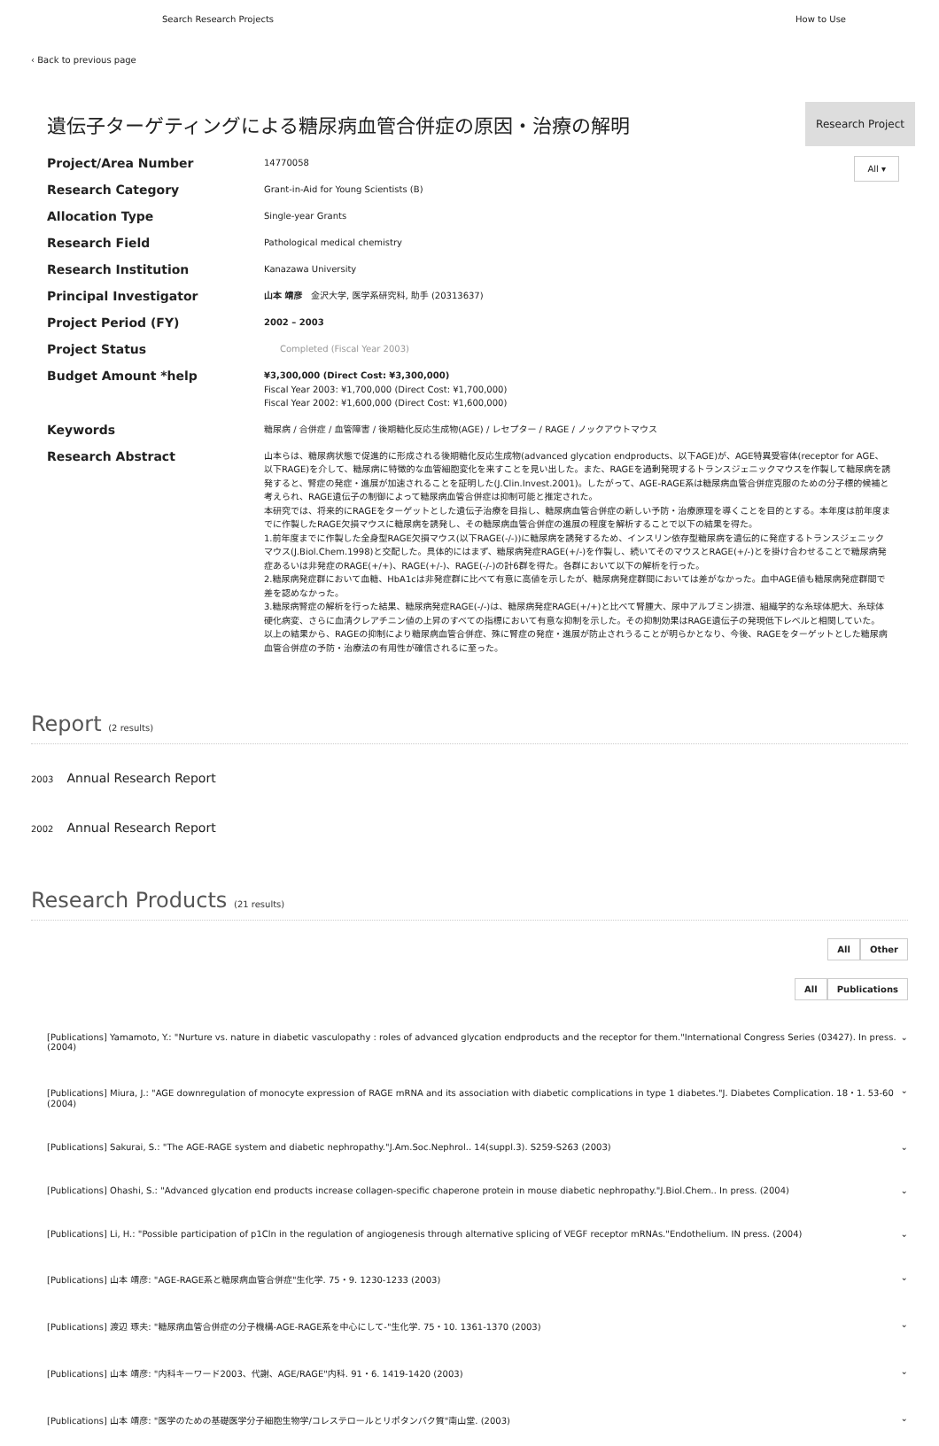Search Research Projects How to Use
‹ Back to previous page
遺伝子ターゲティングによる糖尿病血管合併症の原因・治療の解明
Research Project
All ▾
Project/Area Number
14770058
Research Category
Grant-in-Aid for Young Scientists (B)
Allocation Type
Single-year Grants
Research Field
Pathological medical chemistry
Research Institution
Kanazawa University
Principal Investigator
山本 靖彦 金沢大学, 医学系研究科, 助手 (20313637)
Project Period (FY)
2002 – 2003
Project Status
Completed (Fiscal Year 2003)
Budget Amount *help
¥3,300,000 (Direct Cost: ¥3,300,000)
Fiscal Year 2003: ¥1,700,000 (Direct Cost: ¥1,700,000)
Fiscal Year 2002: ¥1,600,000 (Direct Cost: ¥1,600,000)
Keywords
糖尿病 / 合併症 / 血管障害 / 後期糖化反応生成物(AGE) / レセプター / RAGE / ノックアウトマウス
Research Abstract
山本らは、糖尿病状態で促進的に形成される後期糖化反応生成物(advanced glycation endproducts、以下AGE)が、AGE特異受容体(receptor for AGE、以下RAGE)を介して、糖尿病に特徴的な血管細胞変化を来すことを見い出した。また、RAGEを過剰発現するトランスジェニックマウスを作製して糖尿病を誘発すると、腎症の発症・進展が加速されることを証明した(J.Clin.Invest.2001)。したがって、AGE-RAGE系は糖尿病血管合併症克服のための分子標的候補と考えられ、RAGE遺伝子の制御によって糖尿病血管合併症は抑制可能と推定された。
本研究では、将来的にRAGEをターゲットとした遺伝子治療を目指し、糖尿病血管合併症の新しい予防・治療原理を導くことを目的とする。本年度は前年度までに作製したRAGE欠損マウスに糖尿病を誘発し、その糖尿病血管合併症の進展の程度を解析することで以下の結果を得た。
1.前年度までに作製した全身型RAGE欠損マウス(以下RAGE(-/-))に糖尿病を誘発するため、インスリン依存型糖尿病を遺伝的に発症するトランスジェニックマウス(J.Biol.Chem.1998)と交配した。具体的にはまず、糖尿病発症RAGE(+/-)を作製し、続いてそのマウスとRAGE(+/-)とを掛け合わせることで糖尿病発症あるいは非発症のRAGE(+/+)、RAGE(+/-)、RAGE(-/-)の計6群を得た。各群において以下の解析を行った。
2.糖尿病発症群において血糖、HbA1cは非発症群に比べて有意に高値を示したが、糖尿病発症群間においては差がなかった。血中AGE値も糖尿病発症群間で差を認めなかった。
3.糖尿病腎症の解析を行った結果、糖尿病発症RAGE(-/-)は、糖尿病発症RAGE(+/+)と比べて腎腫大、尿中アルブミン排泄、組織学的な糸球体肥大、糸球体硬化病変、さらに血清クレアチニン値の上昇のすべての指標において有意な抑制を示した。その抑制効果はRAGE遺伝子の発現低下レベルと相関していた。
以上の結果から、RAGEの抑制により糖尿病血管合併症、殊に腎症の発症・進展が防止されうることが明らかとなり、今後、RAGEをターゲットとした糖尿病血管合併症の予防・治療法の有用性が確信されるに至った。
Report (2 results)
2003 Annual Research Report
2002 Annual Research Report
Research Products (21 results)
All Other
All Publications
[Publications] Yamamoto, Y.: "Nurture vs. nature in diabetic vasculopathy : roles of advanced glycation endproducts and the receptor for them."International Congress Series (03427). In press. (2004)
⌄
[Publications] Miura, J.: "AGE downregulation of monocyte expression of RAGE mRNA and its association with diabetic complications in type 1 diabetes."J. Diabetes Complication. 18・1. 53-60 (2004)
⌄
[Publications] Sakurai, S.: "The AGE-RAGE system and diabetic nephropathy."J.Am.Soc.Nephrol.. 14(suppl.3). S259-S263 (2003)
⌄
[Publications] Ohashi, S.: "Advanced glycation end products increase collagen-specific chaperone protein in mouse diabetic nephropathy."J.Biol.Chem.. In press. (2004)
⌄
[Publications] Li, H.: "Possible participation of p1Cln in the regulation of angiogenesis through alternative splicing of VEGF receptor mRNAs."Endothelium. IN press. (2004)
⌄
[Publications] 山本 靖彦: "AGE-RAGE系と糖尿病血管合併症"生化学. 75・9. 1230-1233 (2003)
⌄
[Publications] 渡辺 琢夫: "糖尿病血管合併症の分子機構-AGE-RAGE系を中心にして-"生化学. 75・10. 1361-1370 (2003)
⌄
[Publications] 山本 靖彦: "内科キーワード2003、代謝、AGE/RAGE"内科. 91・6. 1419-1420 (2003)
⌄
[Publications] 山本 靖彦: "医学のための基礎医学分子細胞生物学/コレステロールとリポタンパク質"南山堂. (2003)
⌄